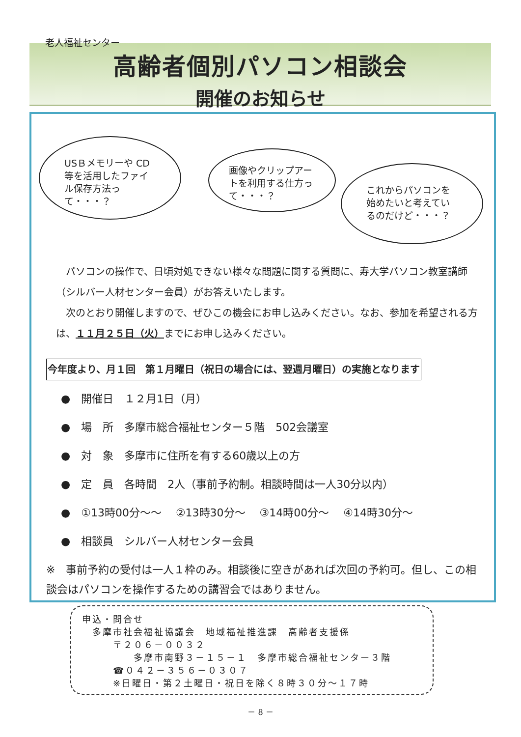高齢者個別パソコン相談会
開催のお知らせ
老人福祉センター
USＢメモリーや CD等を活用したファイル保存方法って・・・？
画像やクリップアートを利用する仕方って・・・？
これからパソコンを始めたいと考えているのだけど・・・？
　パソコンの操作で、日頃対処できない様々な問題に関する質問に、寿大学パソコン教室講師（シルバー人材センター会員）がお答えいたします。
　次のとおり開催しますので、ぜひこの機会にお申し込みください。なお、参加を希望される方は、１１月２５日（火）までにお申し込みください。
今年度より、月１回　第１月曜日（祝日の場合には、翌週月曜日）の実施となります
●　開催日　１２月1日（月）
●　場　所　多摩市総合福祉センター５階　502会議室
●　対　象　多摩市に住所を有する60歳以上の方
●　定　員　各時間　2人（事前予約制。相談時間は一人30分以内）
●　①13時00分～～　 ②13時30分～　 ③14時00分～　 ④14時30分～
●　相談員　シルバー人材センター会員
※　事前予約の受付は一人１枠のみ。相談後に空きがあれば次回の予約可。但し、この相談会はパソコンを操作するための講習会ではありません。
申込・問合せ
　多摩市社会福祉協議会　地域福祉推進課　高齢者支援係
　　　〒２０６－００３２
　　　　　多摩市南野３－１５－１　多摩市総合福祉センター３階
　　　☎０４２－３５６－０３０７
　　　※日曜日・第２土曜日・祝日を除く８時３０分～１７時
－ 8 －